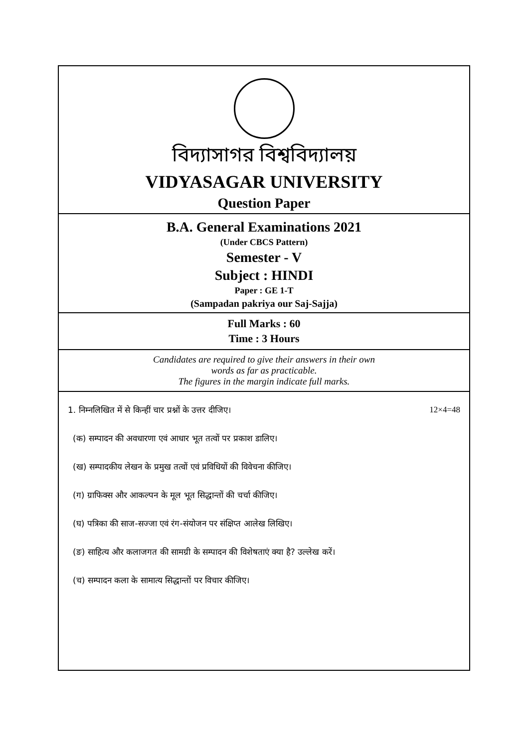বিদ্যাসাগর বিশ্ববিদ্যালয়
VIDYASAGAR UNIVERSITY
Question Paper
B.A. General Examinations 2021
(Under CBCS Pattern)
Semester - V
Subject : HINDI
Paper : GE 1-T
(Sampadan pakriya our Saj-Sajja)
Full Marks : 60
Time : 3 Hours
Candidates are required to give their answers in their own
words as far as practicable.
The figures in the margin indicate full marks.
1. निम्नलिखित में से किन्हीं चार प्रश्नों के उत्तर दीजिए। 12×4=48
(क) सम्पादन की अवधारणा एवं आधार भूत तत्वों पर प्रकाश डालिए।
(ख) सम्पादकीय लेखन के प्रमुख तत्वों एवं प्रविधियों की विवेचना कीजिए।
(ग) ग्राफिक्स और आकल्पन के मूल भूत सिद्धान्तों की चर्चा कीजिए।
(घ) पत्रिका की साज-सज्जा एवं रंग-संयोजन पर संक्षिप्त आलेख लिखिए।
(ङ) साहित्य और कलाजगत की सामग्री के सम्पादन की विशेषताएं क्या है? उल्लेख करें।
(च) सम्पादन कला के सामात्य सिद्धान्तों पर विचार कीजिए।